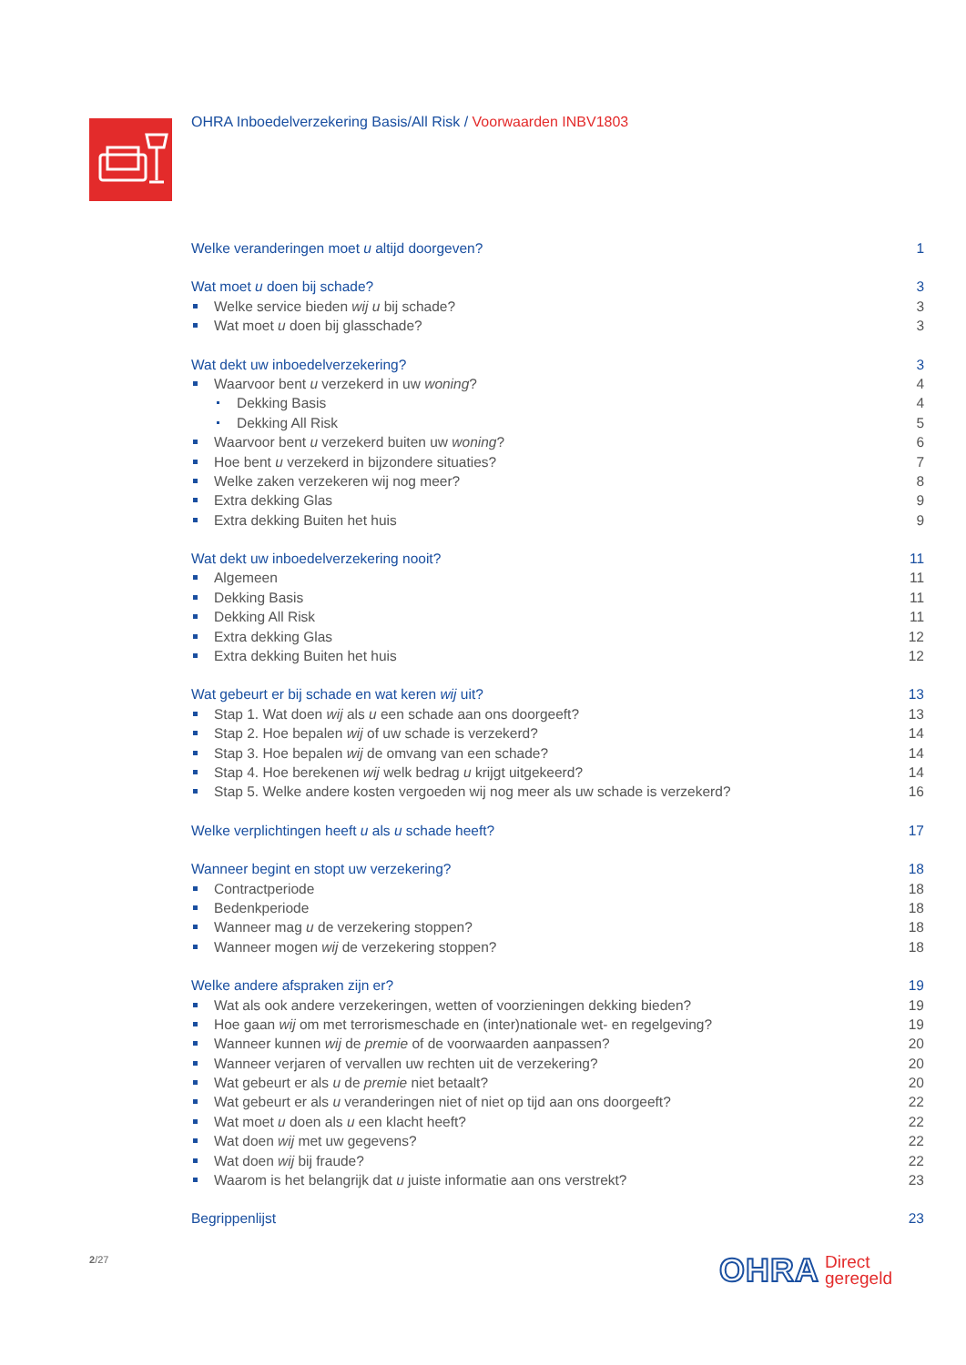OHRA Inboedelverzekering Basis/All Risk / Voorwaarden INBV1803
Welke veranderingen moet u altijd doorgeven? 1
Wat moet u doen bij schade? 3
Welke service bieden wij u bij schade? 3
Wat moet u doen bij glasschade? 3
Wat dekt uw inboedelverzekering? 3
Waarvoor bent u verzekerd in uw woning? 4
Dekking Basis 4
Dekking All Risk 5
Waarvoor bent u verzekerd buiten uw woning? 6
Hoe bent u verzekerd in bijzondere situaties? 7
Welke zaken verzekeren wij nog meer? 8
Extra dekking Glas 9
Extra dekking Buiten het huis 9
Wat dekt uw inboedelverzekering nooit? 11
Algemeen 11
Dekking Basis 11
Dekking All Risk 11
Extra dekking Glas 12
Extra dekking Buiten het huis 12
Wat gebeurt er bij schade en wat keren wij uit? 13
Stap 1. Wat doen wij als u een schade aan ons doorgeeft? 13
Stap 2. Hoe bepalen wij of uw schade is verzekerd? 14
Stap 3. Hoe bepalen wij de omvang van een schade? 14
Stap 4. Hoe berekenen wij welk bedrag u krijgt uitgekeerd? 14
Stap 5. Welke andere kosten vergoeden wij nog meer als uw schade is verzekerd? 16
Welke verplichtingen heeft u als u schade heeft? 17
Wanneer begint en stopt uw verzekering? 18
Contractperiode 18
Bedenkperiode 18
Wanneer mag u de verzekering stoppen? 18
Wanneer mogen wij de verzekering stoppen? 18
Welke andere afspraken zijn er? 19
Wat als ook andere verzekeringen, wetten of voorzieningen dekking bieden? 19
Hoe gaan wij om met terrorismeschade en (inter)nationale wet- en regelgeving? 19
Wanneer kunnen wij de premie of de voorwaarden aanpassen? 20
Wanneer verjaren of vervallen uw rechten uit de verzekering? 20
Wat gebeurt er als u de premie niet betaalt? 20
Wat gebeurt er als u veranderingen niet of niet op tijd aan ons doorgeeft? 22
Wat moet u doen als u een klacht heeft? 22
Wat doen wij met uw gegevens? 22
Wat doen wij bij fraude? 22
Waarom is het belangrijk dat u juiste informatie aan ons verstrekt? 23
Begrippenlijst 23
2/27
OHRA Direct
geregeld